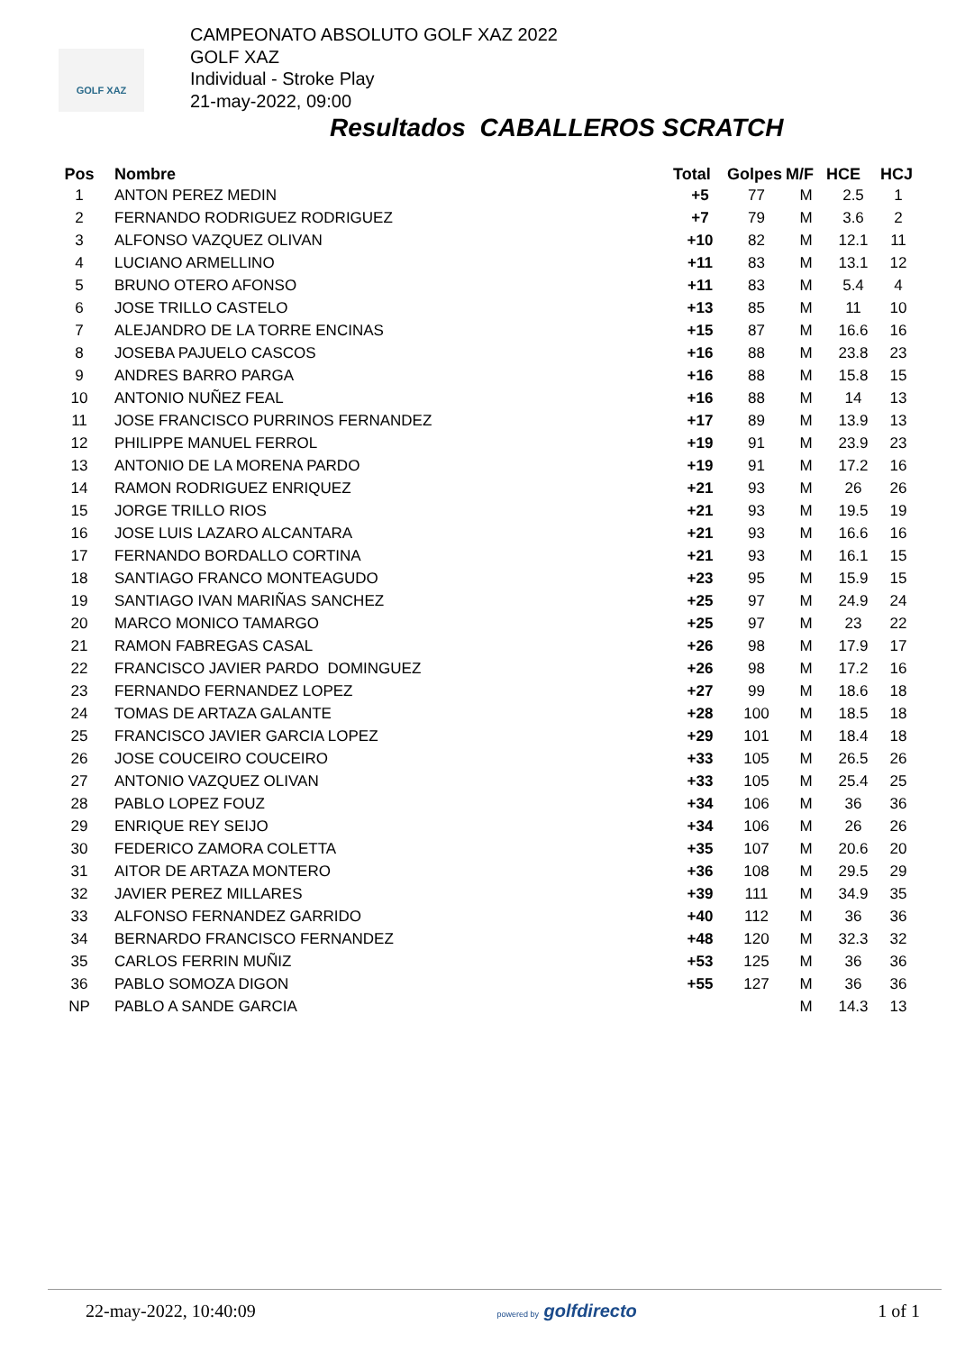GOLF XAZ
CAMPEONATO ABSOLUTO GOLF XAZ 2022
GOLF XAZ
Individual - Stroke Play
21-may-2022, 09:00
Resultados CABALLEROS SCRATCH
| Pos | Nombre | Total | Golpes | M/F | HCE | HCJ |
| --- | --- | --- | --- | --- | --- | --- |
| 1 | ANTON PEREZ MEDIN | +5 | 77 | M | 2.5 | 1 |
| 2 | FERNANDO RODRIGUEZ RODRIGUEZ | +7 | 79 | M | 3.6 | 2 |
| 3 | ALFONSO VAZQUEZ OLIVAN | +10 | 82 | M | 12.1 | 11 |
| 4 | LUCIANO ARMELLINO | +11 | 83 | M | 13.1 | 12 |
| 5 | BRUNO OTERO AFONSO | +11 | 83 | M | 5.4 | 4 |
| 6 | JOSE TRILLO CASTELO | +13 | 85 | M | 11 | 10 |
| 7 | ALEJANDRO DE LA TORRE ENCINAS | +15 | 87 | M | 16.6 | 16 |
| 8 | JOSEBA PAJUELO CASCOS | +16 | 88 | M | 23.8 | 23 |
| 9 | ANDRES BARRO PARGA | +16 | 88 | M | 15.8 | 15 |
| 10 | ANTONIO NUÑEZ FEAL | +16 | 88 | M | 14 | 13 |
| 11 | JOSE FRANCISCO PURRINOS FERNANDEZ | +17 | 89 | M | 13.9 | 13 |
| 12 | PHILIPPE MANUEL FERROL | +19 | 91 | M | 23.9 | 23 |
| 13 | ANTONIO DE LA MORENA PARDO | +19 | 91 | M | 17.2 | 16 |
| 14 | RAMON RODRIGUEZ ENRIQUEZ | +21 | 93 | M | 26 | 26 |
| 15 | JORGE TRILLO RIOS | +21 | 93 | M | 19.5 | 19 |
| 16 | JOSE LUIS LAZARO ALCANTARA | +21 | 93 | M | 16.6 | 16 |
| 17 | FERNANDO BORDALLO CORTINA | +21 | 93 | M | 16.1 | 15 |
| 18 | SANTIAGO FRANCO MONTEAGUDO | +23 | 95 | M | 15.9 | 15 |
| 19 | SANTIAGO IVAN MARIÑAS SANCHEZ | +25 | 97 | M | 24.9 | 24 |
| 20 | MARCO MONICO TAMARGO | +25 | 97 | M | 23 | 22 |
| 21 | RAMON FABREGAS CASAL | +26 | 98 | M | 17.9 | 17 |
| 22 | FRANCISCO JAVIER PARDO DOMINGUEZ | +26 | 98 | M | 17.2 | 16 |
| 23 | FERNANDO FERNANDEZ LOPEZ | +27 | 99 | M | 18.6 | 18 |
| 24 | TOMAS DE ARTAZA GALANTE | +28 | 100 | M | 18.5 | 18 |
| 25 | FRANCISCO JAVIER GARCIA LOPEZ | +29 | 101 | M | 18.4 | 18 |
| 26 | JOSE COUCEIRO COUCEIRO | +33 | 105 | M | 26.5 | 26 |
| 27 | ANTONIO VAZQUEZ OLIVAN | +33 | 105 | M | 25.4 | 25 |
| 28 | PABLO LOPEZ FOUZ | +34 | 106 | M | 36 | 36 |
| 29 | ENRIQUE REY SEIJO | +34 | 106 | M | 26 | 26 |
| 30 | FEDERICO ZAMORA COLETTA | +35 | 107 | M | 20.6 | 20 |
| 31 | AITOR DE ARTAZA MONTERO | +36 | 108 | M | 29.5 | 29 |
| 32 | JAVIER PEREZ MILLARES | +39 | 111 | M | 34.9 | 35 |
| 33 | ALFONSO FERNANDEZ GARRIDO | +40 | 112 | M | 36 | 36 |
| 34 | BERNARDO FRANCISCO FERNANDEZ | +48 | 120 | M | 32.3 | 32 |
| 35 | CARLOS FERRIN MUÑIZ | +53 | 125 | M | 36 | 36 |
| 36 | PABLO SOMOZA DIGON | +55 | 127 | M | 36 | 36 |
| NP | PABLO A SANDE GARCIA | | | M | 14.3 | 13 |
22-may-2022, 10:40:09 powered by golfdirecto 1 of 1